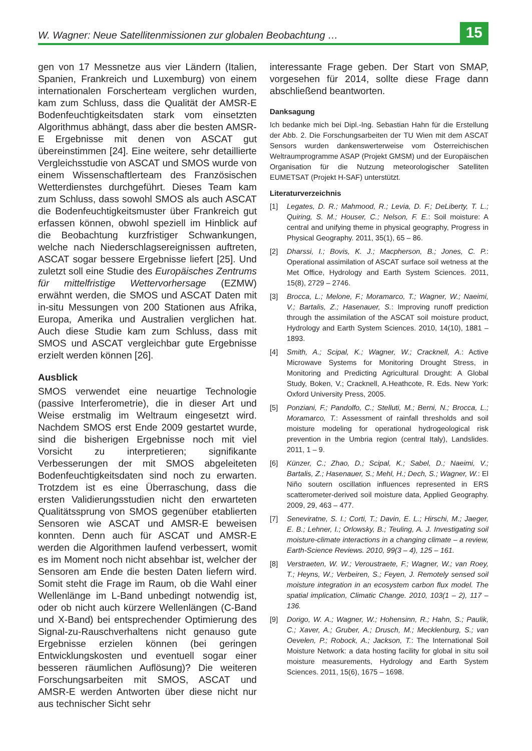W. Wagner: Neue Satellitenmissionen zur globalen Beobachtung … 15
gen von 17 Messnetze aus vier Ländern (Italien, Spanien, Frankreich und Luxemburg) von einem internationalen Forscherteam verglichen wurden, kam zum Schluss, dass die Qualität der AMSR-E Bodenfeuchtigkeitsdaten stark vom einsetzten Algorithmus abhängt, dass aber die besten AMSR-E Ergebnisse mit denen von ASCAT gut übereinstimmen [24]. Eine weitere, sehr detaillierte Vergleichsstudie von ASCAT und SMOS wurde von einem Wissenschaftlerteam des Französischen Wetterdienstes durchgeführt. Dieses Team kam zum Schluss, dass sowohl SMOS als auch ASCAT die Bodenfeuchtigkeitsmuster über Frankreich gut erfassen können, obwohl speziell im Hinblick auf die Beobachtung kurzfristiger Schwankungen, welche nach Niederschlagsereignissen auftreten, ASCAT sogar bessere Ergebnisse liefert [25]. Und zuletzt soll eine Studie des Europäisches Zentrums für mittelfristige Wettervorhersage (EZMW) erwähnt werden, die SMOS und ASCAT Daten mit in-situ Messungen von 200 Stationen aus Afrika, Europa, Amerika und Australien verglichen hat. Auch diese Studie kam zum Schluss, dass mit SMOS und ASCAT vergleichbar gute Ergebnisse erzielt werden können [26].
Ausblick
SMOS verwendet eine neuartige Technologie (passive Interferometrie), die in dieser Art und Weise erstmalig im Weltraum eingesetzt wird. Nachdem SMOS erst Ende 2009 gestartet wurde, sind die bisherigen Ergebnisse noch mit viel Vorsicht zu interpretieren; signifikante Verbesserungen der mit SMOS abgeleiteten Bodenfeuchtigkeitsdaten sind noch zu erwarten. Trotzdem ist es eine Überraschung, dass die ersten Validierungsstudien nicht den erwarteten Qualitätssprung von SMOS gegenüber etablierten Sensoren wie ASCAT und AMSR-E beweisen konnten. Denn auch für ASCAT und AMSR-E werden die Algorithmen laufend verbessert, womit es im Moment noch nicht absehbar ist, welcher der Sensoren am Ende die besten Daten liefern wird. Somit steht die Frage im Raum, ob die Wahl einer Wellenlänge im L-Band unbedingt notwendig ist, oder ob nicht auch kürzere Wellenlängen (C-Band und X-Band) bei entsprechender Optimierung des Signal-zu-Rauschverhaltens nicht genauso gute Ergebnisse erzielen können (bei geringen Entwicklungskosten und eventuell sogar einer besseren räumlichen Auflösung)? Die weiteren Forschungsarbeiten mit SMOS, ASCAT und AMSR-E werden Antworten über diese nicht nur aus technischer Sicht sehr
interessante Frage geben. Der Start von SMAP, vorgesehen für 2014, sollte diese Frage dann abschließend beantworten.
Danksagung
Ich bedanke mich bei Dipl.-Ing. Sebastian Hahn für die Erstellung der Abb. 2. Die Forschungsarbeiten der TU Wien mit dem ASCAT Sensors wurden dankenswerterweise vom Österreichischen Weltraumprogramme ASAP (Projekt GMSM) und der Europäischen Organisation für die Nutzung meteorologischer Satelliten EUMETSAT (Projekt H-SAF) unterstützt.
Literaturverzeichnis
[1] Legates, D. R.; Mahmood, R.; Levia, D. F.; DeLiberty, T. L.; Quiring, S. M.; Houser, C.; Nelson, F. E.: Soil moisture: A central and unifying theme in physical geography, Progress in Physical Geography. 2011, 35(1), 65 – 86.
[2] Dharssi, I.; Bovis, K. J.; Macpherson, B.; Jones, C. P.: Operational assimilation of ASCAT surface soil wetness at the Met Office, Hydrology and Earth System Sciences. 2011, 15(8), 2729 – 2746.
[3] Brocca, L.; Melone, F.; Moramarco, T.; Wagner, W.; Naeimi, V.; Bartalis, Z.; Hasenauer, S.: Improving runoff prediction through the assimilation of the ASCAT soil moisture product, Hydrology and Earth System Sciences. 2010, 14(10), 1881 – 1893.
[4] Smith, A.; Scipal, K.; Wagner, W.; Cracknell, A.: Active Microwave Systems for Monitoring Drought Stress, in Monitoring and Predicting Agricultural Drought: A Global Study, Boken, V.; Cracknell, A.Heathcote, R. Eds. New York: Oxford University Press, 2005.
[5] Ponziani, F.; Pandolfo, C.; Stelluti, M.; Berni, N.; Brocca, L.; Moramarco, T.: Assessment of rainfall thresholds and soil moisture modeling for operational hydrogeological risk prevention in the Umbria region (central Italy), Landslides. 2011, 1 – 9.
[6] Künzer, C.; Zhao, D.; Scipal, K.; Sabel, D.; Naeimi, V.; Bartalis, Z.; Hasenauer, S.; Mehl, H.; Dech, S.; Wagner, W.: El Niño soutern oscillation influences represented in ERS scatterometer-derived soil moisture data, Applied Geography. 2009, 29, 463 – 477.
[7] Seneviratne, S. I.; Corti, T.; Davin, E. L.; Hirschi, M.; Jaeger, E. B.; Lehner, I.; Orlowsky, B.; Teuling, A. J. Investigating soil moisture-climate interactions in a changing climate – a review, Earth-Science Reviews. 2010, 99(3 – 4), 125 – 161.
[8] Verstraeten, W. W.; Veroustraete, F.; Wagner, W.; van Roey, T.; Heyns, W.; Verbeiren, S.; Feyen, J. Remotely sensed soil moisture integration in an ecosystem carbon flux model. The spatial implication, Climatic Change. 2010, 103(1 – 2), 117 – 136.
[9] Dorigo, W. A.; Wagner, W.; Hohensinn, R.; Hahn, S.; Paulik, C.; Xaver, A.; Gruber, A.; Drusch, M.; Mecklenburg, S.; van Oevelen, P.; Robock, A.; Jackson, T.: The International Soil Moisture Network: a data hosting facility for global in situ soil moisture measurements, Hydrology and Earth System Sciences. 2011, 15(6), 1675 – 1698.